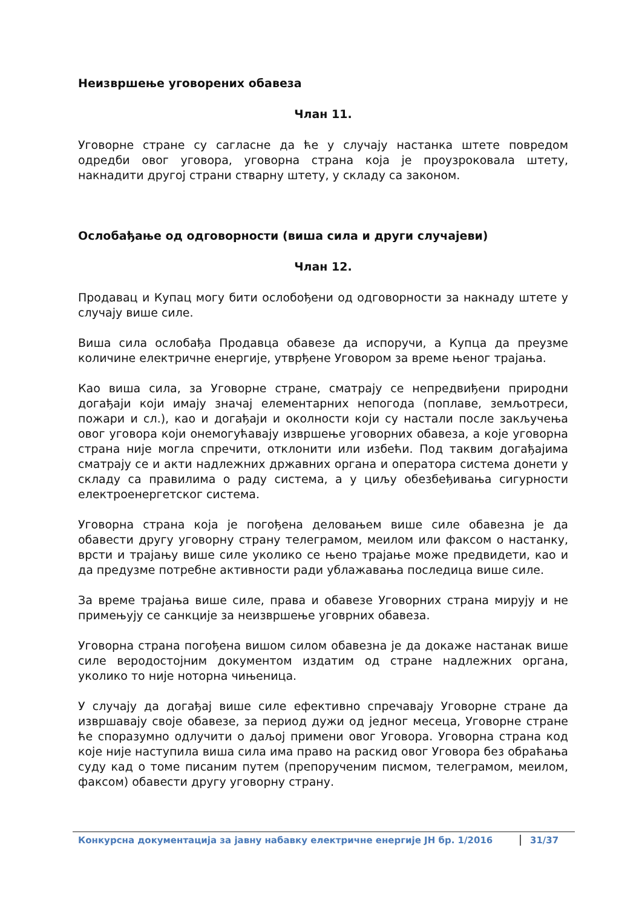Неизвршење уговорених обавеза
Члан 11.
Уговорне стране су сагласне да ће у случају настанка штете повредом одредби овог уговора, уговорна страна која је проузроковала штету, накнадити другој страни стварну штету, у складу са законом.
Ослобађање од одговорности (виша сила и други случајеви)
Члан 12.
Продавац и Купац могу бити ослобођени од одговорности за накнаду штете у случају више силе.
Виша сила ослобађа Продавца обавезе да испоручи, а Купца да преузме количине електричне енергије, утврђене Уговором за време њеног трајања.
Као виша сила, за Уговорне стране, сматрају се непредвиђени природни догађаји који имају значај елементарних непогода (поплаве, земљотреси, пожари и сл.), као и догађаји и околности који су настали после закључења овог уговора који онемогућавају извршење уговорних обавеза, а које уговорна страна није могла спречити, отклонити или избећи. Под таквим догађајима сматрају се и акти надлежних државних органа и оператора система донети у складу са правилима о раду система, а у циљу обезбеђивања сигурности електроенергетског система.
Уговорна страна која је погођена деловањем више силе обавезна је да обавести другу уговорну страну телеграмом, меилом или факсом о настанку, врсти и трајању више силе уколико се њено трајање може предвидети, као и да предузме потребне активности ради ублажавања последица више силе.
За време трајања више силе, права и обавезе Уговорних страна мирују и не примењују се санкције за неизвршење уговрних обавеза.
Уговорна страна погођена вишом силом обавезна је да докаже настанак више силе веродостојним документом издатим од стране надлежних органа, уколико то није нотoрна чињеница.
У случају да догађај више силе ефективно спречавају Уговорне стране да извршавају своје обавезе, за период дужи од једног месеца, Уговорне стране ће споразумно одлучити о даљој примени овог Уговора. Уговорна страна код које није наступила виша сила има право на раскид овог Уговора без обраћања суду кад о томе писаним путем (препорученим писмом, телеграмом, меилом, факсом) обавести другу уговорну страну.
Конкурсна документација за јавну набавку електричне енергије ЈН бр. 1/2016 31/37